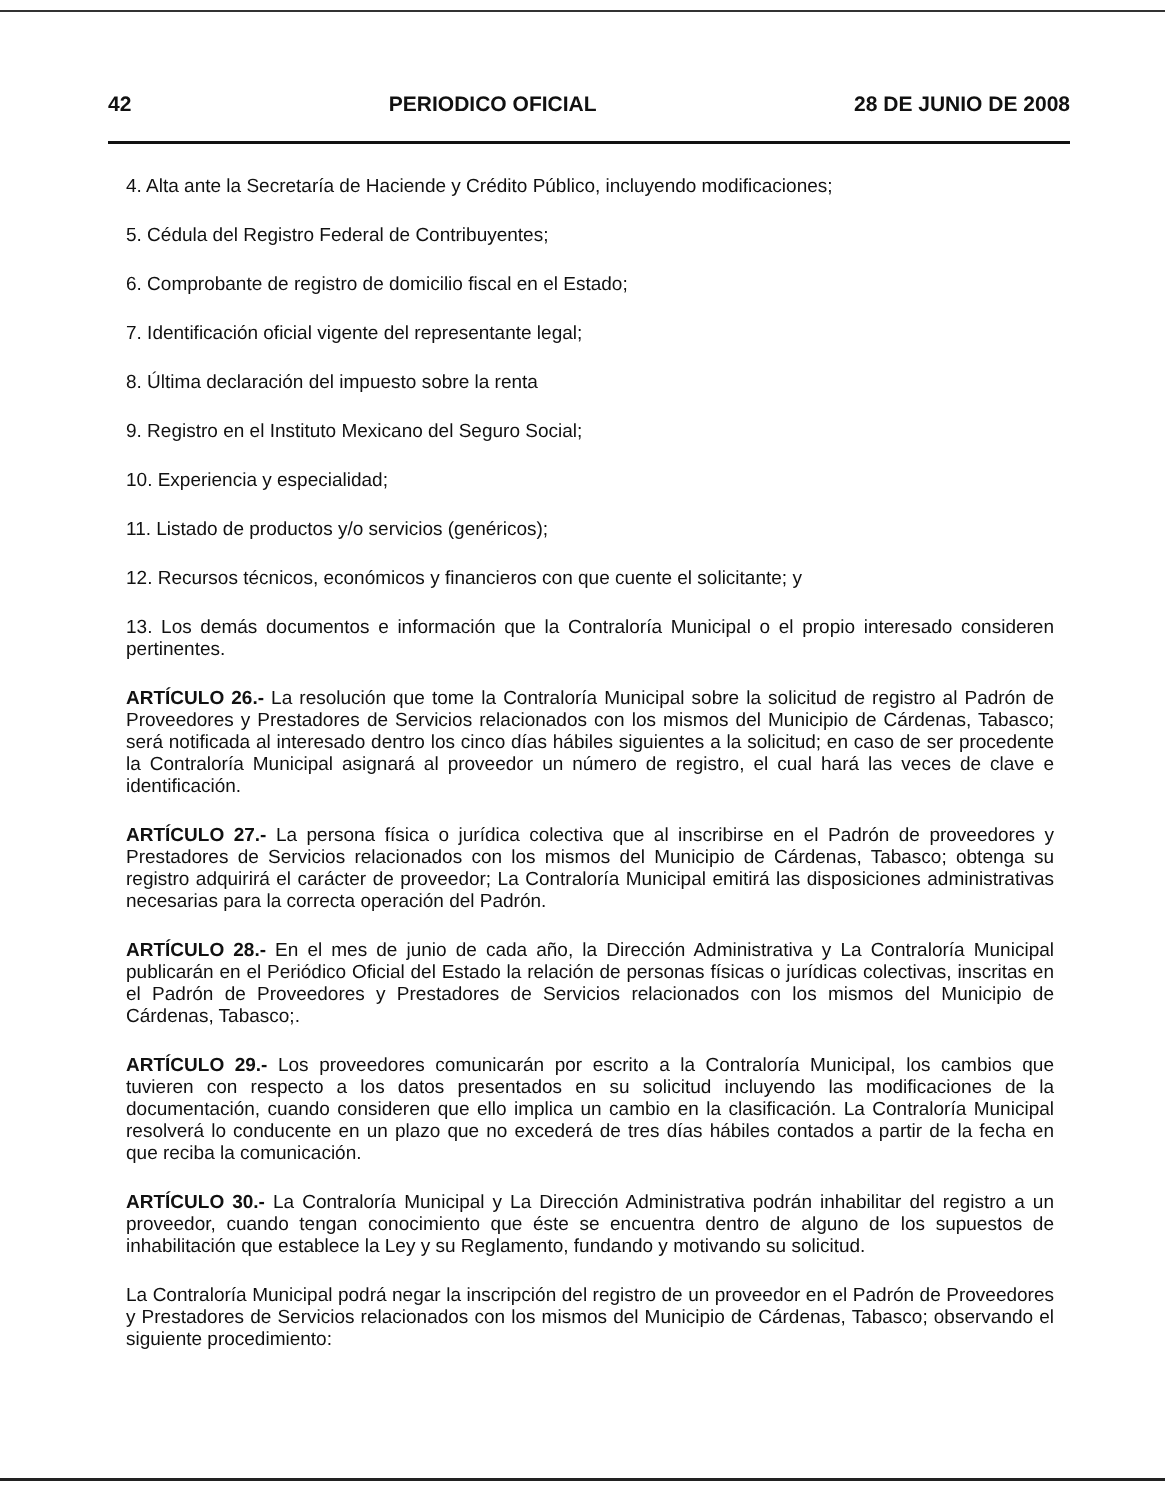42 PERIODICO OFICIAL 28 DE JUNIO DE 2008
4. Alta ante la Secretaría de Haciende y Crédito Público, incluyendo modificaciones;
5. Cédula del Registro Federal de Contribuyentes;
6. Comprobante de registro de domicilio fiscal en el Estado;
7. Identificación oficial vigente del representante legal;
8. Última declaración del impuesto sobre la renta
9. Registro en el Instituto Mexicano del Seguro Social;
10. Experiencia y especialidad;
11. Listado de productos y/o servicios (genéricos);
12. Recursos técnicos, económicos y financieros con que cuente el solicitante; y
13. Los demás documentos e información que la Contraloría Municipal o el propio interesado consideren pertinentes.
ARTÍCULO 26.- La resolución que tome la Contraloría Municipal sobre la solicitud de registro al Padrón de Proveedores y Prestadores de Servicios relacionados con los mismos del Municipio de Cárdenas, Tabasco; será notificada al interesado dentro los cinco días hábiles siguientes a la solicitud; en caso de ser procedente la Contraloría Municipal asignará al proveedor un número de registro, el cual hará las veces de clave e identificación.
ARTÍCULO 27.- La persona física o jurídica colectiva que al inscribirse en el Padrón de proveedores y Prestadores de Servicios relacionados con los mismos del Municipio de Cárdenas, Tabasco; obtenga su registro adquirirá el carácter de proveedor; La Contraloría Municipal emitirá las disposiciones administrativas necesarias para la correcta operación del Padrón.
ARTÍCULO 28.- En el mes de junio de cada año, la Dirección Administrativa y La Contraloría Municipal publicarán en el Periódico Oficial del Estado la relación de personas físicas o jurídicas colectivas, inscritas en el Padrón de Proveedores y Prestadores de Servicios relacionados con los mismos del Municipio de Cárdenas, Tabasco;.
ARTÍCULO 29.- Los proveedores comunicarán por escrito a la Contraloría Municipal, los cambios que tuvieren con respecto a los datos presentados en su solicitud incluyendo las modificaciones de la documentación, cuando consideren que ello implica un cambio en la clasificación. La Contraloría Municipal resolverá lo conducente en un plazo que no excederá de tres días hábiles contados a partir de la fecha en que reciba la comunicación.
ARTÍCULO 30.- La Contraloría Municipal y La Dirección Administrativa podrán inhabilitar del registro a un proveedor, cuando tengan conocimiento que éste se encuentra dentro de alguno de los supuestos de inhabilitación que establece la Ley y su Reglamento, fundando y motivando su solicitud.
La Contraloría Municipal podrá negar la inscripción del registro de un proveedor en el Padrón de Proveedores y Prestadores de Servicios relacionados con los mismos del Municipio de Cárdenas, Tabasco; observando el siguiente procedimiento: